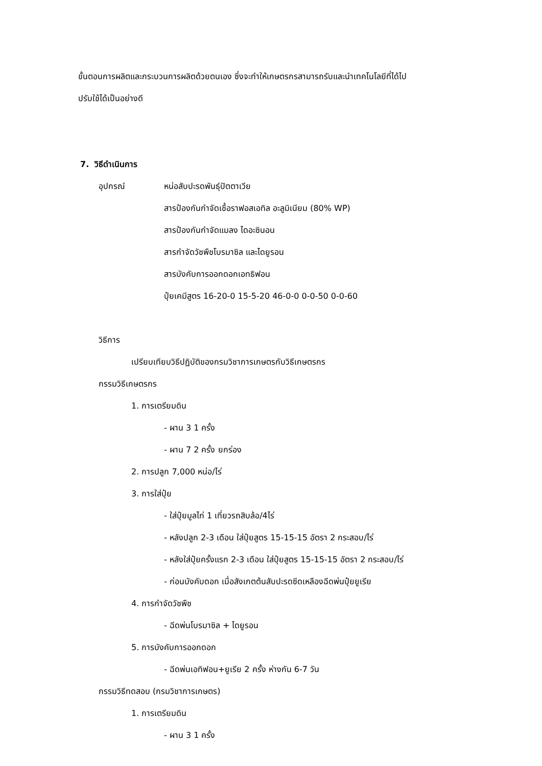ขั้นตอนการผลิตและกระบวนการผลิตด้วยตนเอง ซึ่งจะทำให้เกษตรกรสามารถรับและนำเทคโนโลยีที่ได้ไป
ปรับใช้ได้เป็นอย่างดี
7. วิธีดำเนินการ
อุปกรณ์ หน่อสับปะรดพันธุ์ปัตตาเวีย
สารป้องกันกำจัดเชื้อราฟอสเอทิล อะลูมิเนียม (80% WP)
สารป้องกันกำจัดแมลง ไดอะซินอน
สารกำจัดวัชพืชโบรมาซิล และไดยูรอน
สารบังคับการออกดอกเอทธิฟอน
ปุ๋ยเคมีสูตร 16-20-0 15-5-20 46-0-0 0-0-50 0-0-60
วิธีการ
เปรียบเทียบวิธีปฏิบัติของกรมวิชาการเกษตรกับวิธีเกษตรกร
กรรมวิธีเกษตรกร
1. การเตรียมดิน
- ผาน 3 1 ครั้ง
- ผาน 7 2 ครั้ง ยกร่อง
2. การปลูก 7,000 หน่อ/ไร่
3. การใส่ปุ๋ย
- ใส่ปุ๋ยมูลไก่ 1 เที่ยวรถสิบล้อ/4ไร่
- หลังปลูก 2-3 เดือน ใส่ปุ๋ยสูตร 15-15-15 อัตรา 2 กระสอบ/ไร่
- หลังใส่ปุ๋ยครั้งแรก 2-3 เดือน ใส่ปุ๋ยสูตร 15-15-15 อัตรา 2 กระสอบ/ไร่
- ก่อนบังคับดอก เมื่อสังเกตต้นสับปะรดซีดเหลืองฉีดพ่นปุ๋ยยูเรีย
4. การกำจัดวัชพืช
- ฉีดพ่นโบรมาซิล + ไดยูรอน
5. การบังคับการออกดอก
- ฉีดพ่นเอทิฟอน+ยูเรีย 2 ครั้ง ห่างกัน 6-7 วัน
กรรมวิธีทดสอบ (กรมวิชาการเกษตร)
1. การเตรียมดิน
- ผาน 3 1 ครั้ง